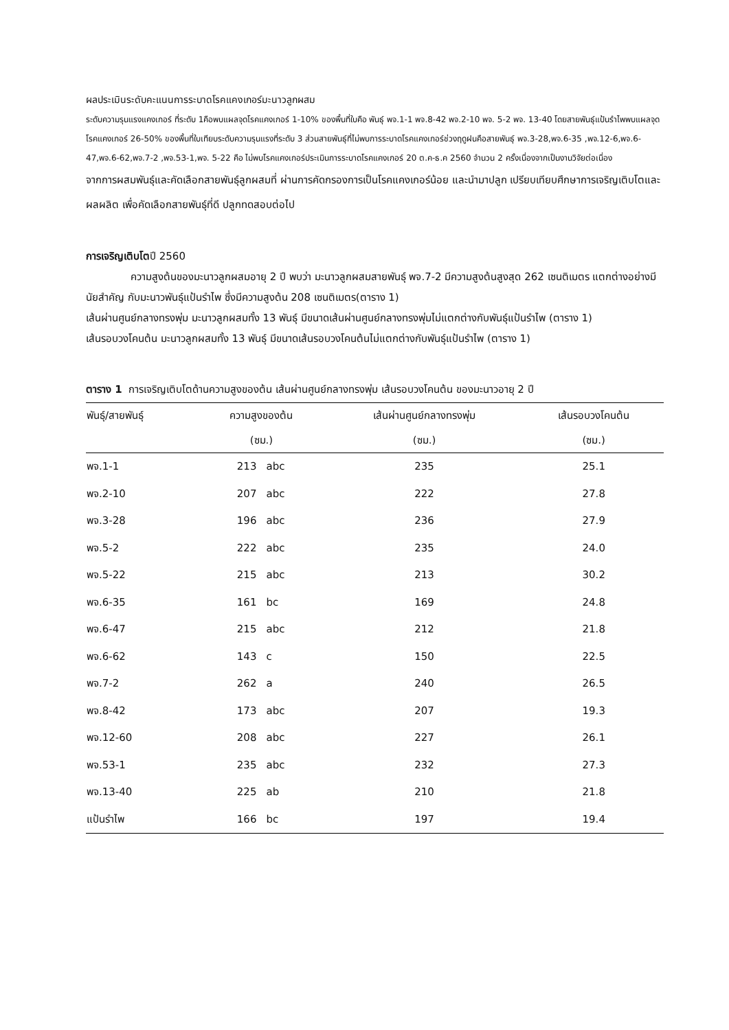ผลประเมินระดับคะแนนการระบาดโรคแคงเกอร์มะนาวลูกผสม
ระดับความรุนแรงแคงเกอร์ ที่ระดับ 1คือพบแผลจุดโรคแคงเกอร์ 1-10% ของพื้นที่ใบคือ พันธุ์ พจ.1-1 พจ.8-42 พจ.2-10 พจ. 5-2 พจ. 13-40 โดยสายพันธุ์แป้นรำไพพบแผลจุดโรคแคงเกอร์ 26-50% ของพื้นที่ใบเทียบระดับความรุนแรงที่ระดับ 3 ส่วนสายพันธุ์ที่ไม่พบการระบาดโรคแคงเกอร์ช่วงฤดูฝนคือสายพันธุ์ พจ.3-28,พจ.6-35 ,พจ.12-6,พจ.6-47,พจ.6-62,พจ.7-2 ,พจ.53-1,พจ. 5-22 คือ ไม่พบโรคแคงเกอร์ประเมินการระบาดโรคแคงเกอร์ 20 ต.ค-ธ.ค 2560 จำนวน 2 ครั้งเนื่องจากเป็นงานวิจัยต่อเนื่อง
จากการผสมพันธุ์และคัดเลือกสายพันธุ์ลูกผสมที่ ผ่านการคัดกรองการเป็นโรคแคงเกอร์น้อย และนำมาปลูก เปรียบเทียบศึกษาการเจริญเติบโตและผลผลิต เพื่อคัดเลือกสายพันธุ์ที่ดี ปลูกทดสอบต่อไป
การเจริญเติบโตปี 2560
ความสูงต้นของมะนาวลูกผสมอายุ 2 ปี พบว่า มะนาวลูกผสมสายพันธุ์ พจ.7-2 มีความสูงต้นสูงสุด 262 เซนติเมตร แตกต่างอย่างมีนัยสำคัญ กับมะนาวพันธุ์แป้นรำไพ ซึ่งมีความสูงต้น 208 เซนติเมตร(ตาราง 1)
เส้นผ่านศูนย์กลางทรงพุ่ม มะนาวลูกผสมทั้ง 13 พันธุ์ มีขนาดเส้นผ่านศูนย์กลางทรงพุ่มไม่แตกต่างกับพันธุ์แป้นรำไพ (ตาราง 1)
เส้นรอบวงโคนต้น มะนาวลูกผสมทั้ง 13 พันธุ์ มีขนาดเส้นรอบวงโคนต้นไม่แตกต่างกับพันธุ์แป้นรำไพ (ตาราง 1)
ตาราง 1 การเจริญเติบโตด้านความสูงของต้น เส้นผ่านศูนย์กลางทรงพุ่ม เส้นรอบวงโคนต้น ของมะนาวอายุ 2 ปี
| พันธุ์/สายพันธุ์ | ความสูงของต้น | เส้นผ่านศูนย์กลางทรงพุ่ม | เส้นรอบวงโคนต้น |
| --- | --- | --- | --- |
| | (ซม.) | (ซม.) | (ซม.) |
| พจ.1-1 | 213 abc | 235 | 25.1 |
| พจ.2-10 | 207 abc | 222 | 27.8 |
| พจ.3-28 | 196 abc | 236 | 27.9 |
| พจ.5-2 | 222 abc | 235 | 24.0 |
| พจ.5-22 | 215 abc | 213 | 30.2 |
| พจ.6-35 | 161 bc | 169 | 24.8 |
| พจ.6-47 | 215 abc | 212 | 21.8 |
| พจ.6-62 | 143 c | 150 | 22.5 |
| พจ.7-2 | 262 a | 240 | 26.5 |
| พจ.8-42 | 173 abc | 207 | 19.3 |
| พจ.12-60 | 208 abc | 227 | 26.1 |
| พจ.53-1 | 235 abc | 232 | 27.3 |
| พจ.13-40 | 225 ab | 210 | 21.8 |
| แป้นรำไพ | 166 bc | 197 | 19.4 |